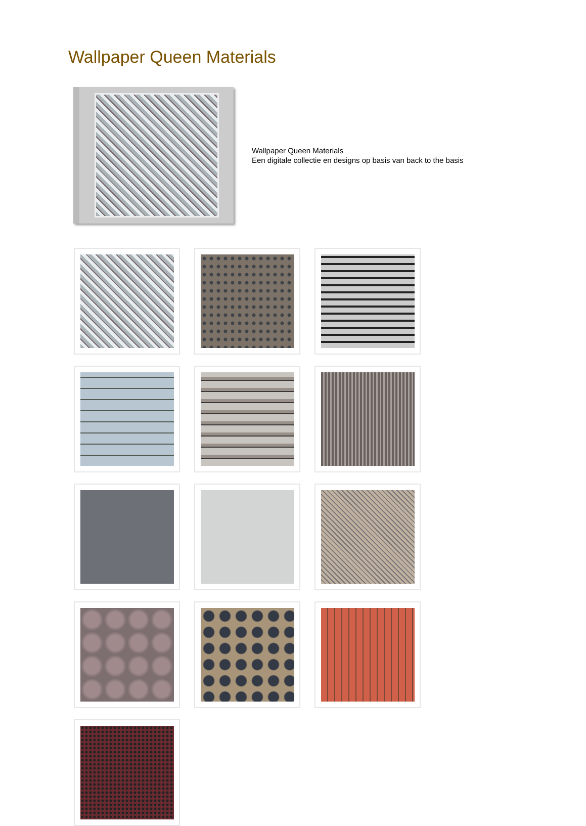Wallpaper Queen Materials
Wallpaper Queen Materials
Een digitale collectie en designs op basis van back to the basis